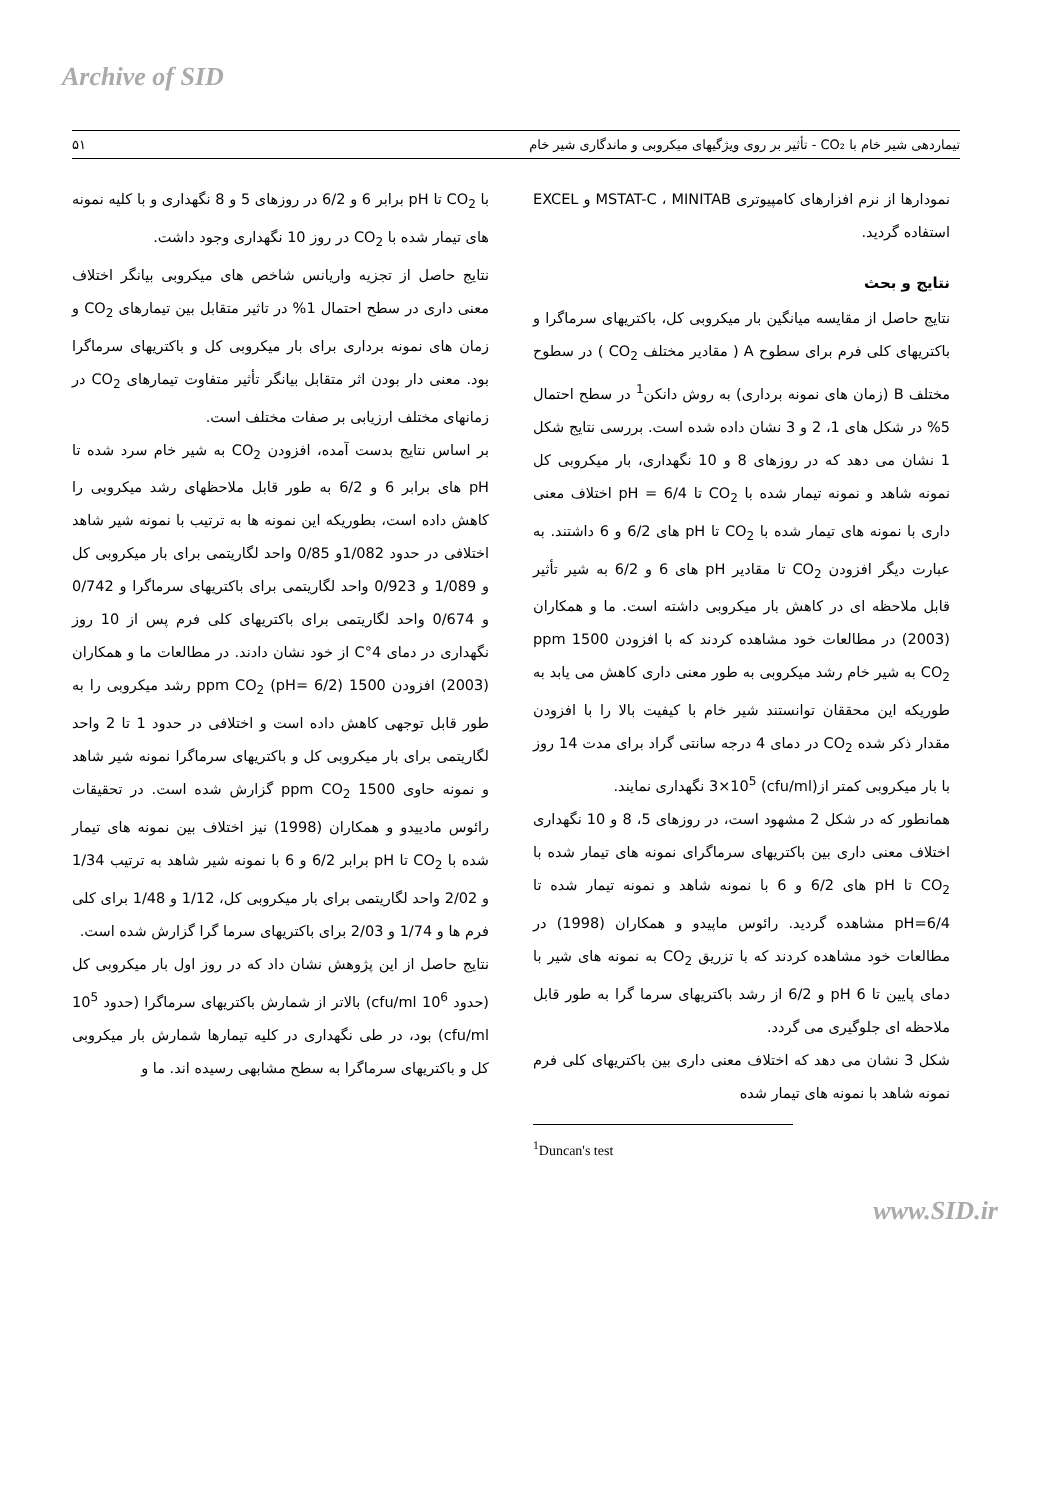Archive of SID
تیماردهی شیر خام با CO₂ - تأثیر بر روی ویژگیهای میکروبی و ماندگاری شیر خام ۵۱
نمودارها از نرم افزارهای کامپیوتری MSTAT-C ، MINITAB و EXCEL استفاده گردید.
نتایج و بحث
نتایج حاصل از مقایسه میانگین بار میکروبی کل، باکتریهای سرماگرا و باکتریهای کلی فرم برای سطوح A ( مقادیر مختلف CO<sub>2</sub> ) در سطوح مختلف B (زمان های نمونه برداری) به روش دانکن<sup>1</sup> در سطح احتمال 5% در شکل های 1، 2 و 3 نشان داده شده است. بررسی نتایج شکل 1 نشان می دهد که در روزهای 8 و 10 نگهداری، بار میکروبی کل نمونه شاهد و نمونه تیمار شده با CO<sub>2</sub> تا pH = 6/4 اختلاف معنی داری با نمونه های تیمار شده با CO<sub>2</sub> تا pH های 6/2 و 6 داشتند. به عبارت دیگر افزودن CO<sub>2</sub> تا مقادیر pH های 6 و 6/2 به شیر تأثیر قابل ملاحظه ای در کاهش بار میکروبی داشته است. ما و همکاران (2003) در مطالعات خود مشاهده کردند که با افزودن 1500 ppm CO<sub>2</sub> به شیر خام رشد میکروبی به طور معنی داری کاهش می یابد به طوریکه این محققان توانستند شیر خام با کیفیت بالا را با افزودن مقدار ذکر شده CO<sub>2</sub> در دمای 4 درجه سانتی گراد برای مدت 14 روز با بار میکروبی کمتر از(cfu/ml) 3×10<sup>5</sup> نگهداری نمایند.
همانطور که در شکل 2 مشهود است، در روزهای 5، 8 و 10 نگهداری اختلاف معنی داری بین باکتریهای سرماگرای نمونه های تیمار شده با CO<sub>2</sub> تا pH های 6/2 و 6 با نمونه شاهد و نمونه تیمار شده تا pH=6/4 مشاهده گردید. رائوس ماپیدو و همکاران (1998) در مطالعات خود مشاهده کردند که با تزریق CO<sub>2</sub> به نمونه های شیر با دمای پایین تا pH 6 و 6/2 از رشد باکتریهای سرما گرا به طور قابل ملاحظه ای جلوگیری می گردد.
شکل 3 نشان می دهد که اختلاف معنی داری بین باکتریهای کلی فرم نمونه شاهد با نمونه های تیمار شده
<sup>1</sup> Duncan's test
با CO<sub>2</sub> تا pH برابر 6 و 6/2 در روزهای 5 و 8 نگهداری و با کلیه نمونه های تیمار شده با CO<sub>2</sub> در روز 10 نگهداری وجود داشت.
نتایج حاصل از تجزیه واریانس شاخص های میکروبی بیانگر اختلاف معنی داری در سطح احتمال 1% در تاثیر متقابل بین تیمارهای CO<sub>2</sub> و زمان های نمونه برداری برای بار میکروبی کل و باکتریهای سرماگرا بود. معنی دار بودن اثر متقابل بیانگر تأثیر متفاوت تیمارهای CO<sub>2</sub> در زمانهای مختلف ارزیابی بر صفات مختلف است.
بر اساس نتایج بدست آمده، افزودن CO<sub>2</sub> به شیر خام سرد شده تا pH های برابر 6 و 6/2 به طور قابل ملاحظهای رشد میکروبی را کاهش داده است، بطوریکه این نمونه ها به ترتیب با نمونه شیر شاهد اختلافی در حدود 1/082و 0/85 واحد لگاریتمی برای بار میکروبی کل و 1/089 و 0/923 واحد لگاریتمی برای باکتریهای سرماگرا و 0/742 و 0/674 واحد لگاریتمی برای باکتریهای کلی فرم پس از 10 روز نگهداری در دمای 4°C از خود نشان دادند. در مطالعات ما و همکاران (2003) افزودن 1500 ppm CO<sub>2</sub> (pH= 6/2) رشد میکروبی را به طور قابل توجهی کاهش داده است و اختلافی در حدود 1 تا 2 واحد لگاریتمی برای بار میکروبی کل و باکتریهای سرماگرا نمونه شیر شاهد و نمونه حاوی 1500 ppm CO<sub>2</sub> گزارش شده است. در تحقیقات رائوس مادییدو و همکاران (1998) نیز اختلاف بین نمونه های تیمار شده با CO<sub>2</sub> تا pH برابر 6/2 و 6 با نمونه شیر شاهد به ترتیب 1/34 و 2/02 واحد لگاریتمی برای بار میکروبی کل، 1/12 و 1/48 برای کلی فرم ها و 1/74 و 2/03 برای باکتریهای سرما گرا گزارش شده است.
نتایج حاصل از این پژوهش نشان داد که در روز اول بار میکروبی کل (حدود 10<sup>6</sup> cfu/ml) بالاتر از شمارش باکتریهای سرماگرا (حدود 10<sup>5</sup> cfu/ml) بود، در طی نگهداری در کلیه تیمارها شمارش بار میکروبی کل و باکتریهای سرماگرا به سطح مشابهی رسیده اند. ما و
www.SID.ir